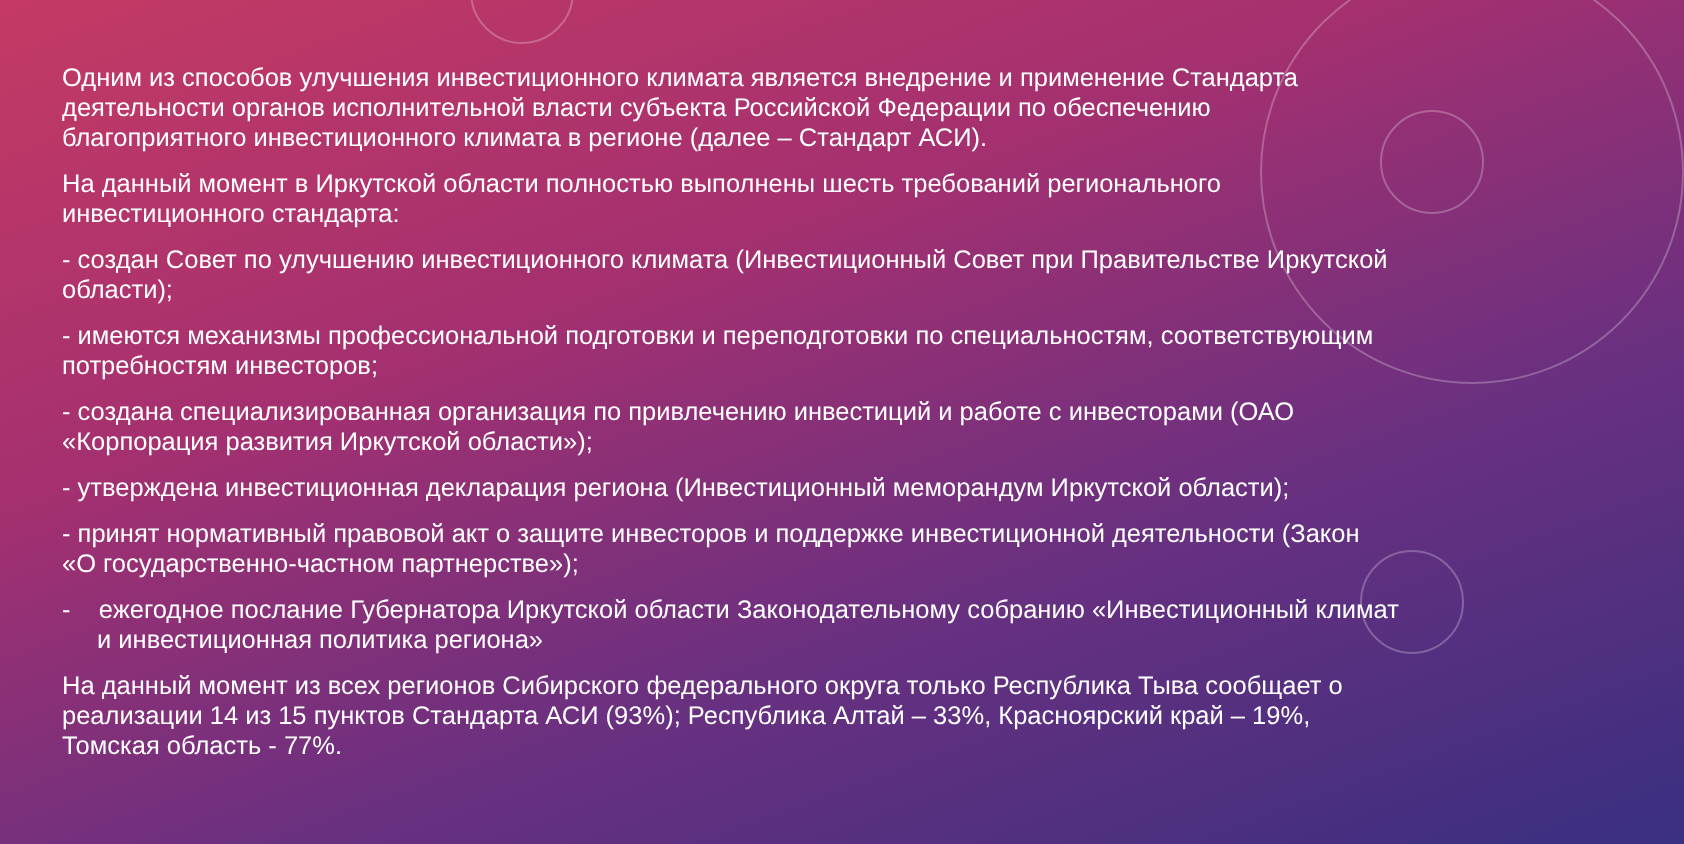Одним из способов улучшения инвестиционного климата является внедрение и применение Стандарта деятельности органов исполнительной власти субъекта Российской Федерации по обеспечению благоприятного инвестиционного климата в регионе (далее – Стандарт АСИ).
На данный момент в Иркутской области полностью выполнены шесть требований регионального инвестиционного стандарта:
- создан Совет по улучшению инвестиционного климата (Инвестиционный Совет при Правительстве Иркутской области);
- имеются механизмы профессиональной подготовки и переподготовки по специальностям, соответствующим потребностям инвесторов;
- создана специализированная организация по привлечению инвестиций и работе с инвесторами (ОАО «Корпорация развития Иркутской области»);
- утверждена инвестиционная декларация региона (Инвестиционный меморандум Иркутской области);
- принят нормативный правовой акт о защите инвесторов и поддержке инвестиционной деятельности (Закон «О государственно-частном партнерстве»);
- ежегодное послание Губернатора Иркутской области Законодательному собранию «Инвестиционный климат и инвестиционная политика региона»
На данный момент из всех регионов Сибирского федерального округа только Республика Тыва сообщает о реализации 14 из 15 пунктов Стандарта АСИ (93%); Республика Алтай – 33%, Красноярский край – 19%, Томская область - 77%.